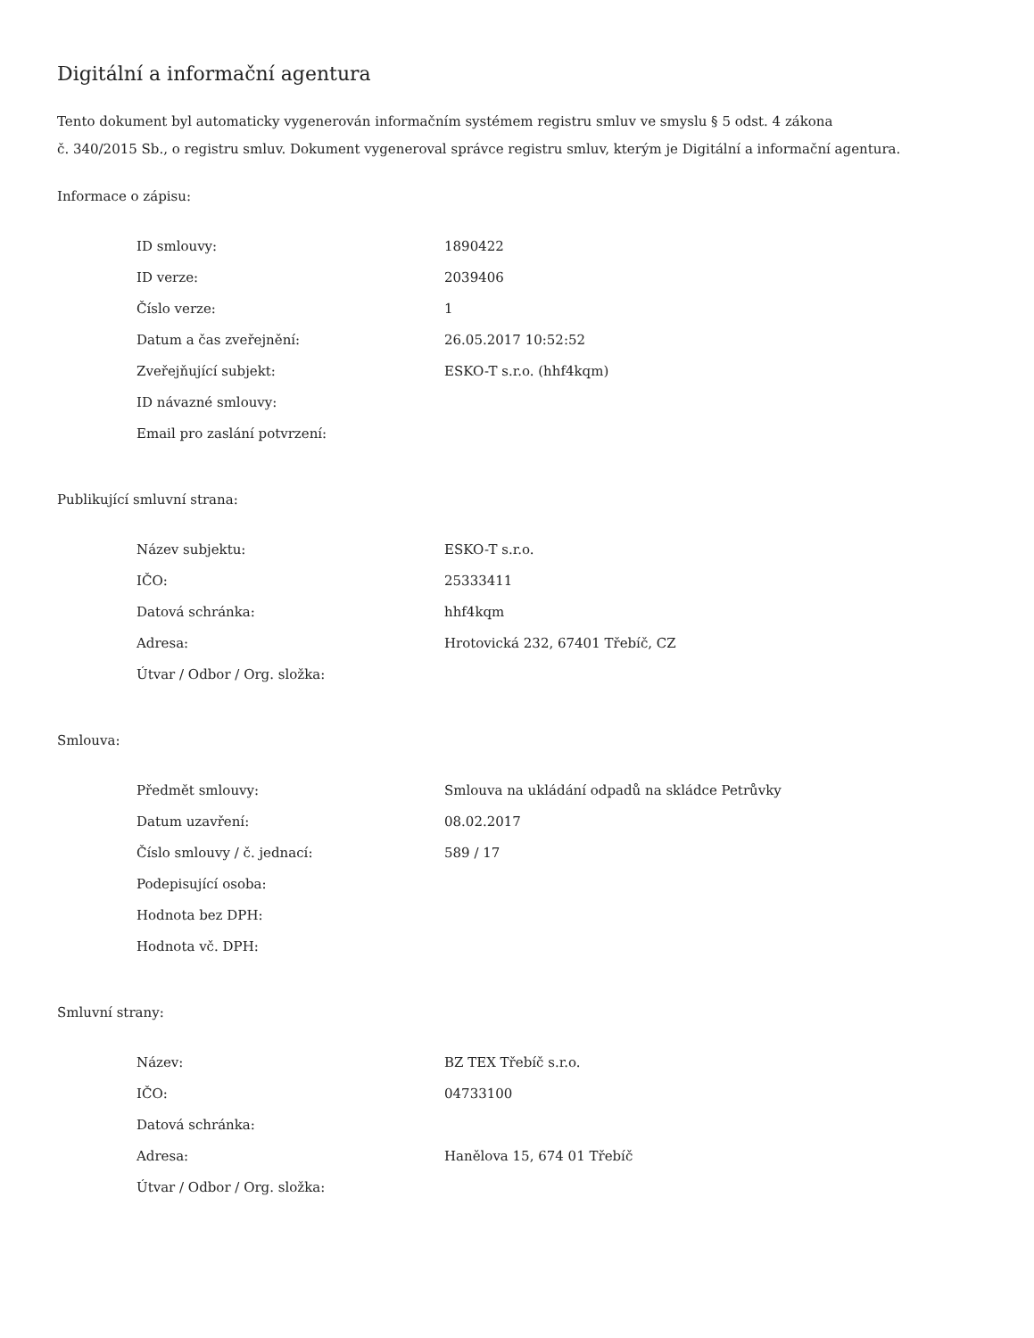Digitální a informační agentura
Tento dokument byl automaticky vygenerován informačním systémem registru smluv ve smyslu § 5 odst. 4 zákona
č. 340/2015 Sb., o registru smluv. Dokument vygeneroval správce registru smluv, kterým je Digitální a informační agentura.
Informace o zápisu:
| ID smlouvy: | 1890422 |
| ID verze: | 2039406 |
| Číslo verze: | 1 |
| Datum a čas zveřejnění: | 26.05.2017 10:52:52 |
| Zveřejňující subjekt: | ESKO-T s.r.o. (hhf4kqm) |
| ID návazné smlouvy: | |
| Email pro zaslání potvrzení: | |
Publikující smluvní strana:
| Název subjektu: | ESKO-T s.r.o. |
| IČO: | 25333411 |
| Datová schránka: | hhf4kqm |
| Adresa: | Hrotovická 232, 67401 Třebíč, CZ |
| Útvar / Odbor / Org. složka: | |
Smlouva:
| Předmět smlouvy: | Smlouva na ukládání odpadů na skládce Petrůvky |
| Datum uzavření: | 08.02.2017 |
| Číslo smlouvy / č. jednací: | 589 / 17 |
| Podepisující osoba: | |
| Hodnota bez DPH: | |
| Hodnota vč. DPH: | |
Smluvní strany:
| Název: | BZ TEX Třebíč s.r.o. |
| IČO: | 04733100 |
| Datová schránka: | |
| Adresa: | Hanělova 15, 674 01 Třebíč |
| Útvar / Odbor / Org. složka: | |